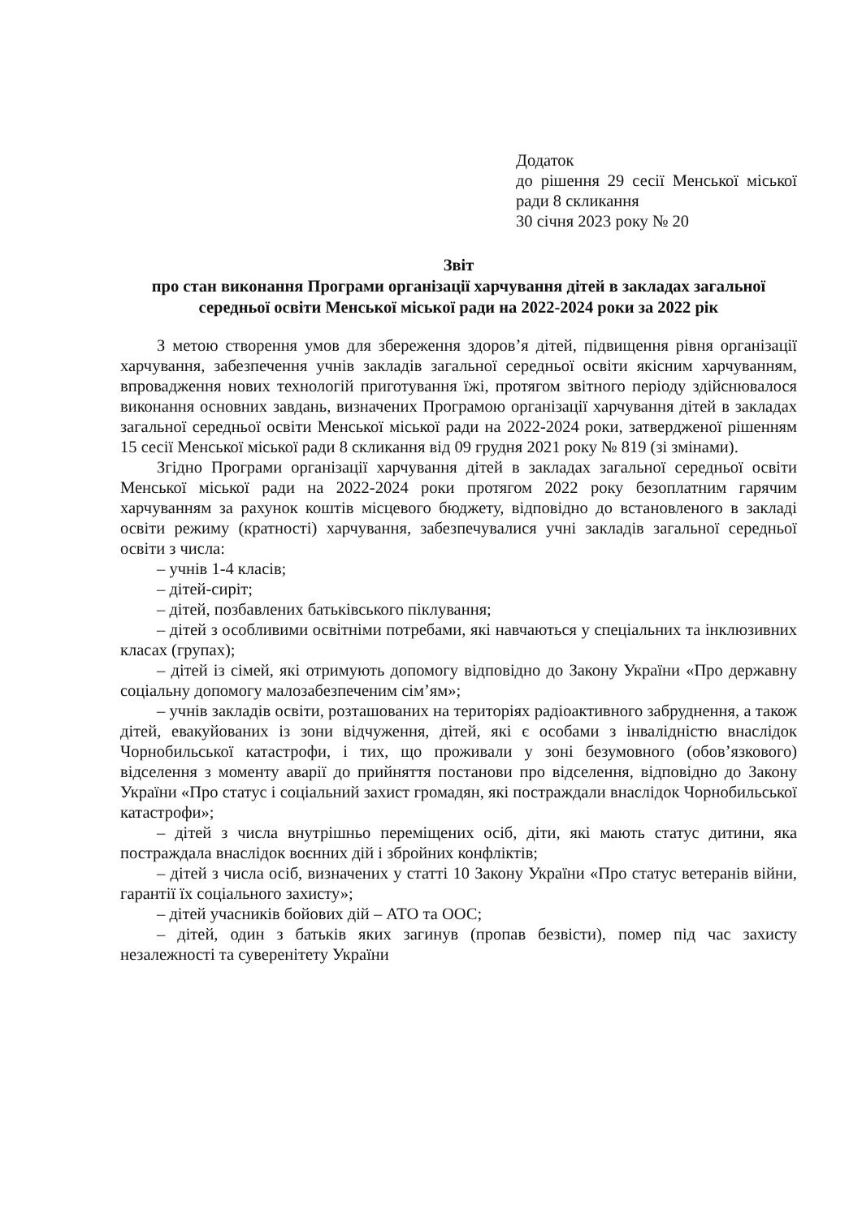Додаток
до рішення 29 сесії Менської міської ради 8 скликання
30 січня 2023 року № 20
Звіт
про стан виконання Програми організації харчування дітей в закладах загальної середньої освіти Менської міської ради на 2022-2024 роки за 2022 рік
З метою створення умов для збереження здоров’я дітей, підвищення рівня організації харчування, забезпечення учнів закладів загальної середньої освіти якісним харчуванням, впровадження нових технологій приготування їжі, протягом звітного періоду здійснювалося виконання основних завдань, визначених Програмою організації харчування дітей в закладах загальної середньої освіти Менської міської ради на 2022-2024 роки, затвердженої рішенням 15 сесії Менської міської ради 8 скликання від 09 грудня 2021 року № 819 (зі змінами).
Згідно Програми організації харчування дітей в закладах загальної середньої освіти Менської міської ради на 2022-2024 роки протягом 2022 року безоплатним гарячим харчуванням за рахунок коштів місцевого бюджету, відповідно до встановленого в закладі освіти режиму (кратності) харчування, забезпечувалися учні закладів загальної середньої освіти з числа:
– учнів 1-4 класів;
– дітей-сиріт;
– дітей, позбавлених батьківського піклування;
– дітей з особливими освітніми потребами, які навчаються у спеціальних та інклюзивних класах (групах);
– дітей із сімей, які отримують допомогу відповідно до Закону України «Про державну соціальну допомогу малозабезпеченим сім’ям»;
– учнів закладів освіти, розташованих на територіях радіоактивного забруднення, а також дітей, евакуйованих із зони відчуження, дітей, які є особами з інвалідністю внаслідок Чорнобильської катастрофи, і тих, що проживали у зоні безумовного (обов’язкового) відселення з моменту аварії до прийняття постанови про відселення, відповідно до Закону України «Про статус і соціальний захист громадян, які постраждали внаслідок Чорнобильської катастрофи»;
– дітей з числа внутрішньо переміщених осіб, діти, які мають статус дитини, яка постраждала внаслідок воєнних дій і збройних конфліктів;
– дітей з числа осіб, визначених у статті 10 Закону України «Про статус ветеранів війни, гарантії їх соціального захисту»;
– дітей учасників бойових дій – АТО та ООС;
– дітей, один з батьків яких загинув (пропав безвісти), помер під час захисту незалежності та суверенітету України